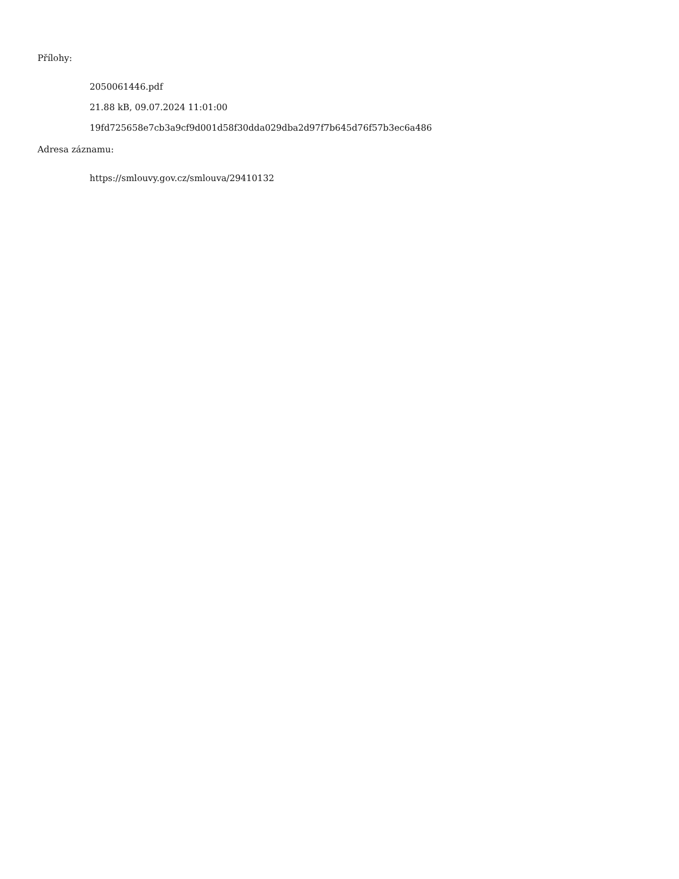Přílohy:
2050061446.pdf
21.88 kB, 09.07.2024 11:01:00
19fd725658e7cb3a9cf9d001d58f30dda029dba2d97f7b645d76f57b3ec6a486
Adresa záznamu:
https://smlouvy.gov.cz/smlouva/29410132